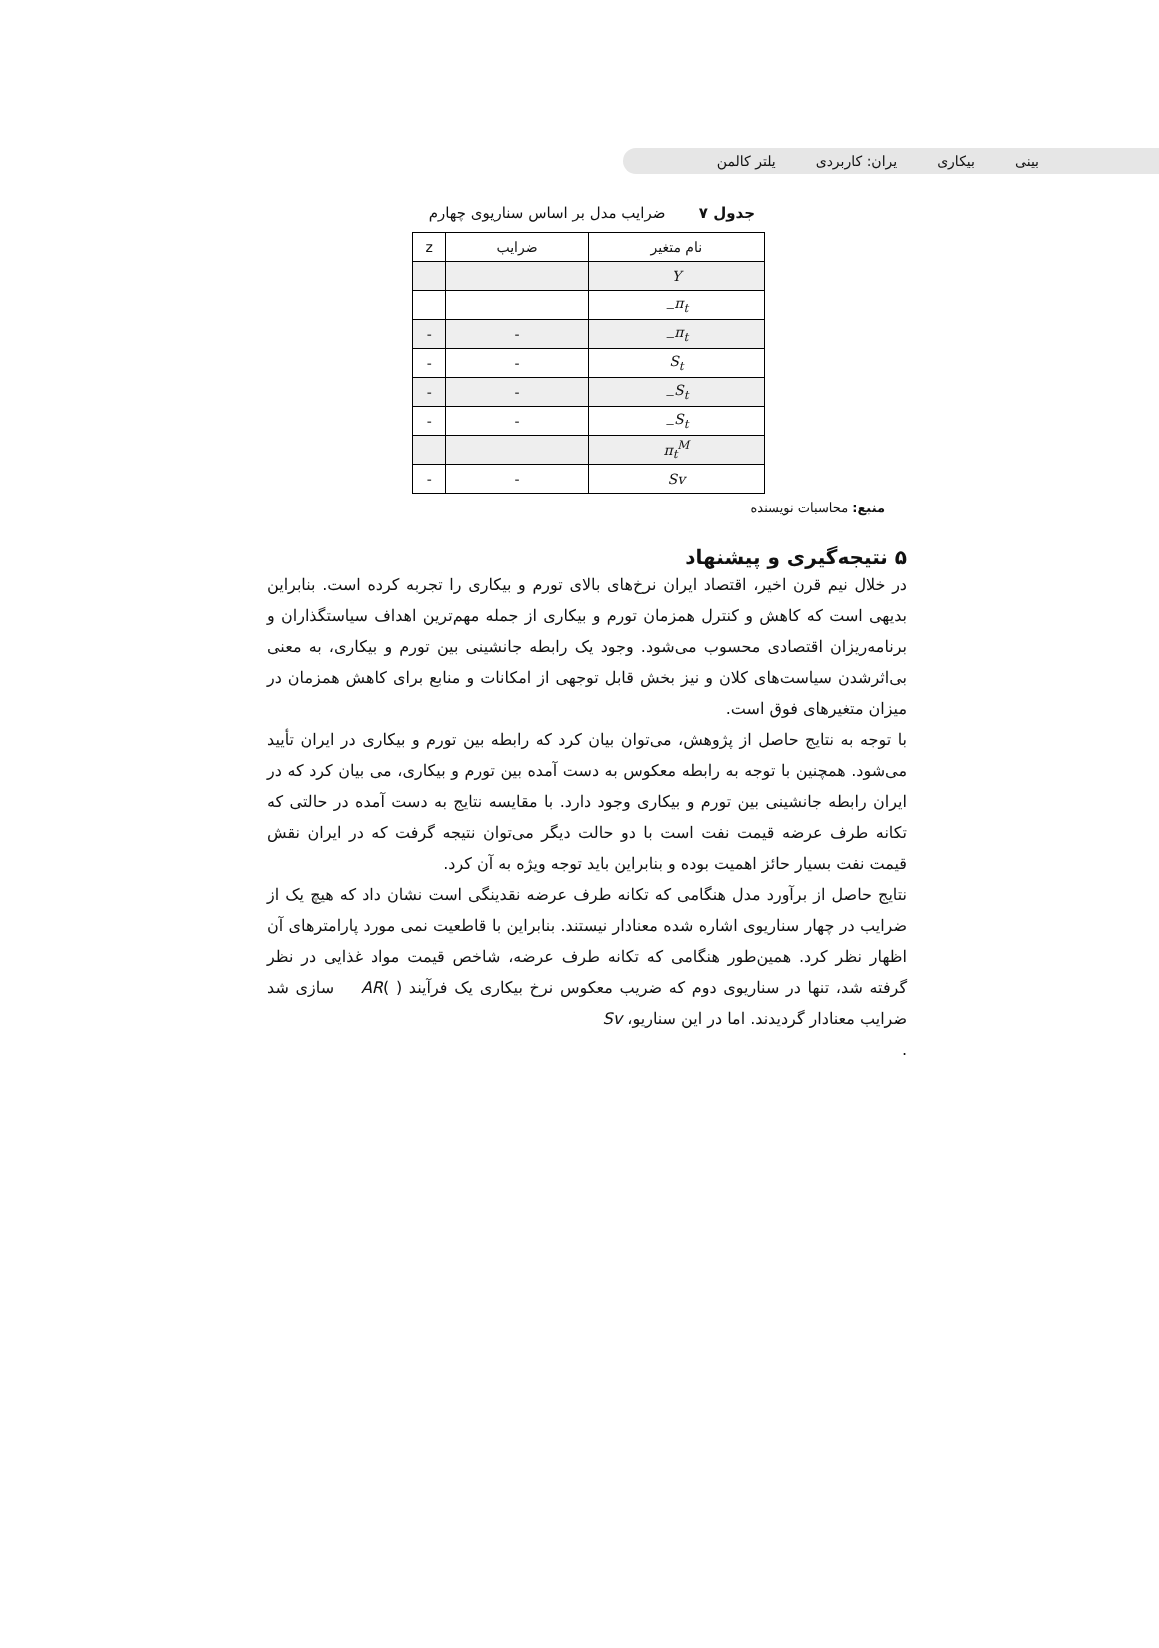بینی بیکاری یران: کاربردی یلتر کالمن
جدول ۷ ضرایب مدل بر اساس سناریوی چهارم
| نام متغیر | ضرایب | z |
| --- | --- | --- |
| Y | | |
| π<sub>t−</sub> | | |
| π<sub>t−</sub> | - | - |
| S<sub>t</sub> | - | - |
| S<sub>t−</sub> | - | - |
| S<sub>t−</sub> | - | - |
| π<sub>t</sub><sup>M</sup> | | |
| Sv | - | - |
منبع: محاسبات نویسنده
۵ نتیجه‌گیری و پیشنهاد
در خلال نیم قرن اخیر، اقتصاد ایران نرخ‌های بالای تورم و بیکاری را تجربه کرده است. بنابراین بدیهی است که کاهش و کنترل همزمان تورم و بیکاری از جمله مهم‌ترین اهداف سیاستگذاران و برنامه‌ریزان اقتصادی محسوب می‌شود. وجود یک رابطه جانشینی بین تورم و بیکاری، به معنی بی‌اثرشدن سیاست‌های کلان و نیز بخش قابل توجهی از امکانات و منابع برای کاهش همزمان در میزان متغیرهای فوق است.
با توجه به نتایج حاصل از پژوهش، می‌توان بیان کرد که رابطه بین تورم و بیکاری در ایران تأیید می‌شود. همچنین با توجه به رابطه معکوس به دست آمده بین تورم و بیکاری، می بیان کرد که در ایران رابطه جانشینی بین تورم و بیکاری وجود دارد. با مقایسه نتایج به دست آمده در حالتی که تکانه طرف عرضه قیمت نفت است با دو حالت دیگر می‌توان نتیجه گرفت که در ایران نقش قیمت نفت بسیار حائز اهمیت بوده و بنابراین باید توجه ویژه به آن کرد.
نتایج حاصل از برآورد مدل هنگامی که تکانه طرف عرضه نقدینگی است نشان داد که هیچ یک از ضرایب در چهار سناریوی اشاره شده معنادار نیستند. بنابراین با قاطعیت نمی مورد پارامترهای آن اظهار نظر کرد. همین‌طور هنگامی که تکانه طرف عرضه، شاخص قیمت مواد غذایی در نظر گرفته شد، تنها در سناریوی دوم که ضریب معکوس نرخ بیکاری یک فرآیند ( )AR سازی شد ضرایب معنادار گردیدند. اما در این سناریو، Sv
.